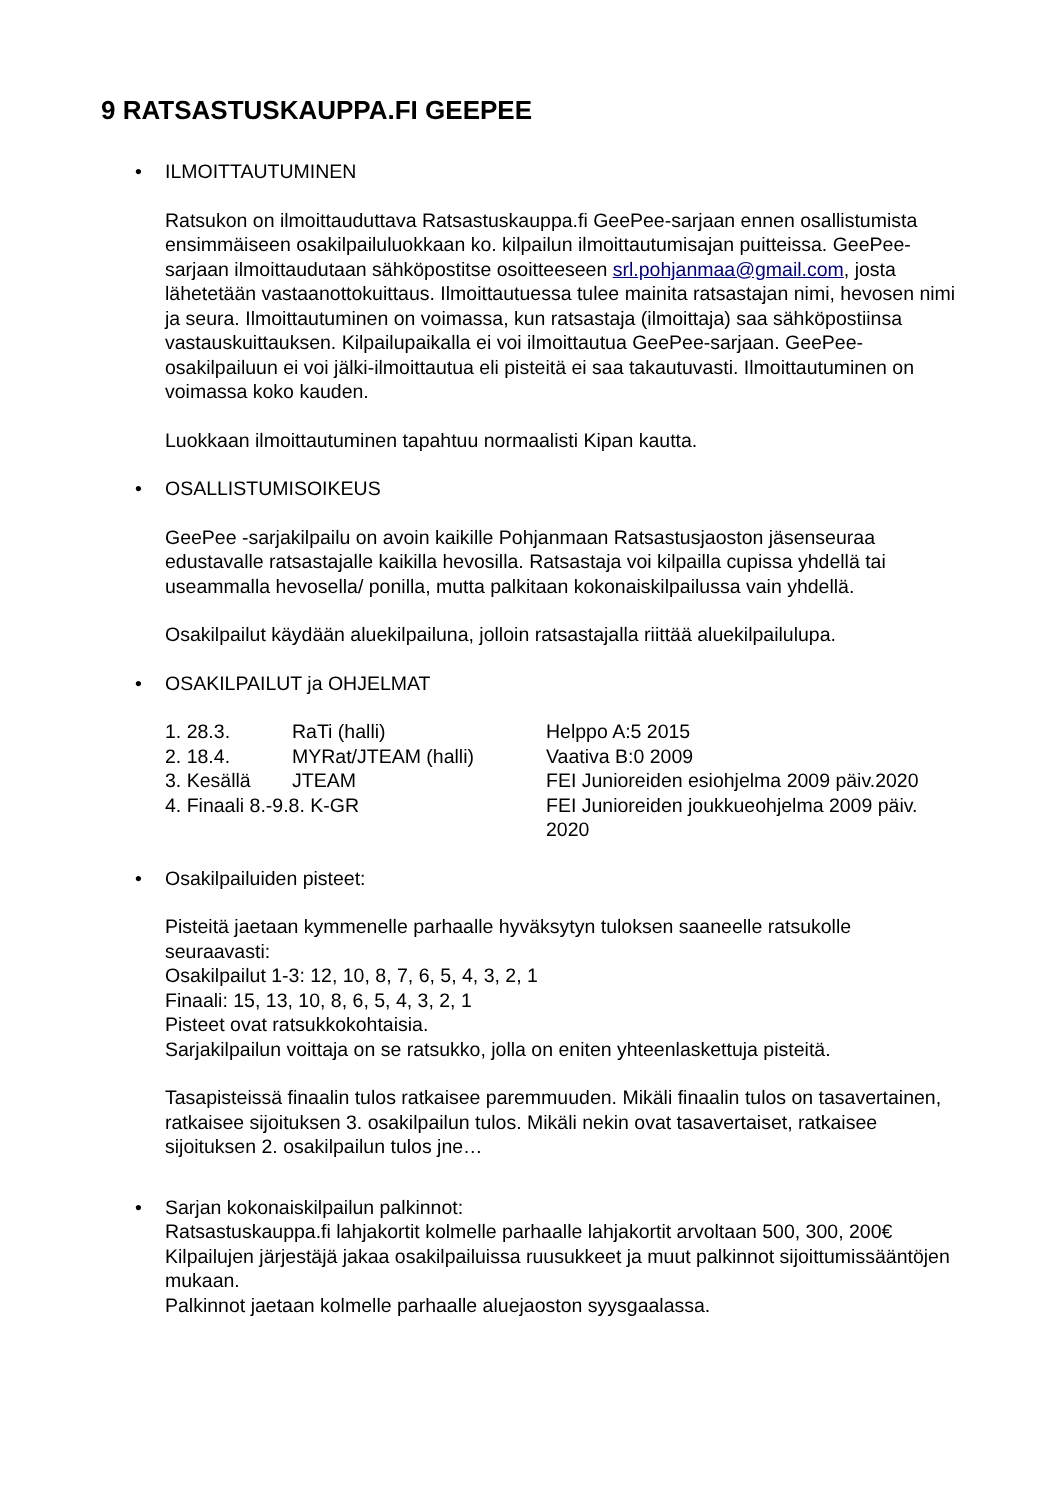9 RATSASTUSKAUPPA.FI GEEPEE
• ILMOITTAUTUMINEN
Ratsukon on ilmoittauduttava Ratsastuskauppa.fi GeePee-sarjaan ennen osallistumista ensimmäiseen osakilpailuluokkaan ko. kilpailun ilmoittautumisajan puitteissa. GeePee-sarjaan ilmoittaudutaan sähköpostitse osoitteeseen srl.pohjanmaa@gmail.com, josta lähetetään vastaanottokuittaus. Ilmoittautuessa tulee mainita ratsastajan nimi, hevosen nimi ja seura. Ilmoittautuminen on voimassa, kun ratsastaja (ilmoittaja) saa sähköpostiinsa vastauskuittauksen. Kilpailupaikalla ei voi ilmoittautua GeePee-sarjaan. GeePee-osakilpailuun ei voi jälki-ilmoittautua eli pisteitä ei saa takautuvasti. Ilmoittautuminen on voimassa koko kauden.
Luokkaan ilmoittautuminen tapahtuu normaalisti Kipan kautta.
• OSALLISTUMISOIKEUS
GeePee -sarjakilpailu on avoin kaikille Pohjanmaan Ratsastusjaoston jäsenseuraa edustavalle ratsastajalle kaikilla hevosilla. Ratsastaja voi kilpailla cupissa yhdellä tai useammalla hevosella/ ponilla, mutta palkitaan kokonaiskilpailussa vain yhdellä.
Osakilpailut käydään aluekilpailuna, jolloin ratsastajalla riittää aluekilpailulupa.
• OSAKILPAILUT ja OHJELMAT
| 1. 28.3. | RaTi (halli) | Helppo A:5 2015 |
| 2. 18.4. | MYRat/JTEAM (halli) | Vaativa B:0 2009 |
| 3. Kesällä | JTEAM | FEI Junioreiden esiohjelma 2009 päiv.2020 |
| 4. Finaali 8.-9.8. K-GR | | FEI Junioreiden joukkueohjelma 2009 päiv. 2020 |
• Osakilpailuiden pisteet:
Pisteitä jaetaan kymmenelle parhaalle hyväksytyn tuloksen saaneelle ratsukolle seuraavasti:
Osakilpailut 1-3: 12, 10, 8, 7, 6, 5, 4, 3, 2, 1
Finaali: 15, 13, 10, 8, 6, 5, 4, 3, 2, 1
Pisteet ovat ratsukkokohtaisia.
Sarjakilpailun voittaja on se ratsukko, jolla on eniten yhteenlaskettuja pisteitä.
Tasapisteissä finaalin tulos ratkaisee paremmuuden. Mikäli finaalin tulos on tasavertainen, ratkaisee sijoituksen 3. osakilpailun tulos. Mikäli nekin ovat tasavertaiset, ratkaisee sijoituksen 2. osakilpailun tulos jne…
• Sarjan kokonaiskilpailun palkinnot:
Ratsastuskauppa.fi lahjakortit kolmelle parhaalle lahjakortit arvoltaan 500, 300, 200€
Kilpailujen järjestäjä jakaa osakilpailuissa ruusukkeet ja muut palkinnot sijoittumissääntöjen mukaan.
Palkinnot jaetaan kolmelle parhaalle aluejaoston syysgaalassa.